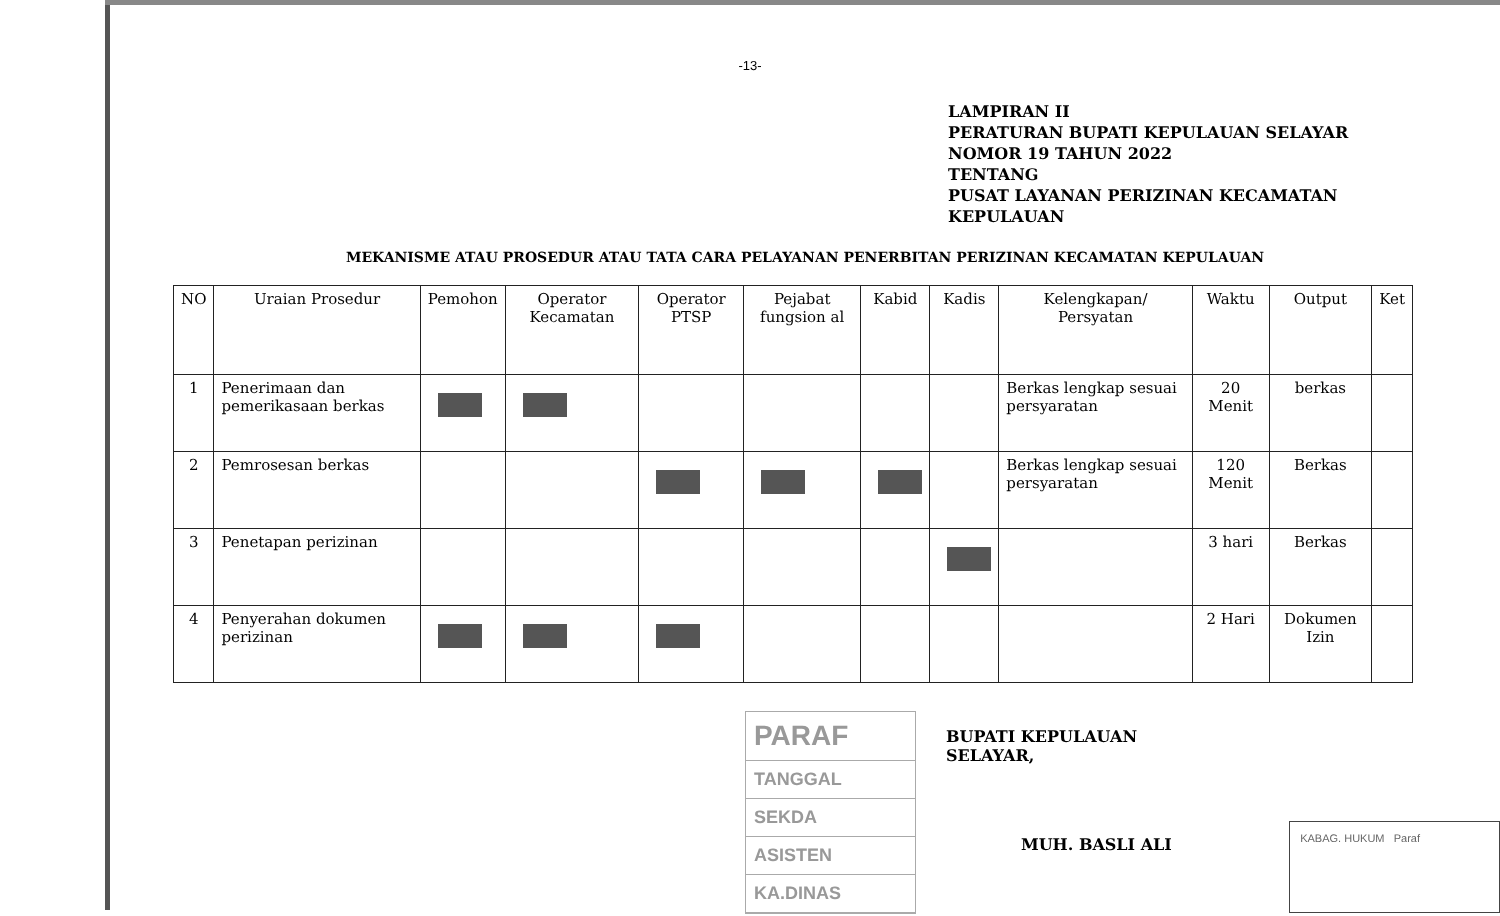-13-
LAMPIRAN II
PERATURAN BUPATI KEPULAUAN SELAYAR
NOMOR 19 TAHUN 2022
TENTANG
PUSAT LAYANAN PERIZINAN KECAMATAN KEPULAUAN
MEKANISME ATAU PROSEDUR ATAU TATA CARA PELAYANAN PENERBITAN PERIZINAN KECAMATAN KEPULAUAN
| NO | Uraian Prosedur | Pemohon | Operator Kecamatan | Operator PTSP | Pejabat fungsion al | Kabid | Kadis | Kelengkapan/ Persyatan | Waktu | Output | Ket |
| --- | --- | --- | --- | --- | --- | --- | --- | --- | --- | --- | --- |
| 1 | Penerimaan dan pemerikasaan berkas | | | | | | | Berkas lengkap sesuai persyaratan | 20 Menit | berkas | |
| 2 | Pemrosesan berkas | | | | | | | Berkas lengkap sesuai persyaratan | 120 Menit | Berkas | |
| 3 | Penetapan perizinan | | | | | | | | 3 hari | Berkas | |
| 4 | Penyerahan dokumen perizinan | | | | | | | | 2 Hari | Dokumen Izin | |
PARAF
TANGGAL
SEKDA
ASISTEN
KA.DINAS
BUPATI KEPULAUAN SELAYAR,
MUH. BASLI ALI
KABAG. HUKUM Paraf